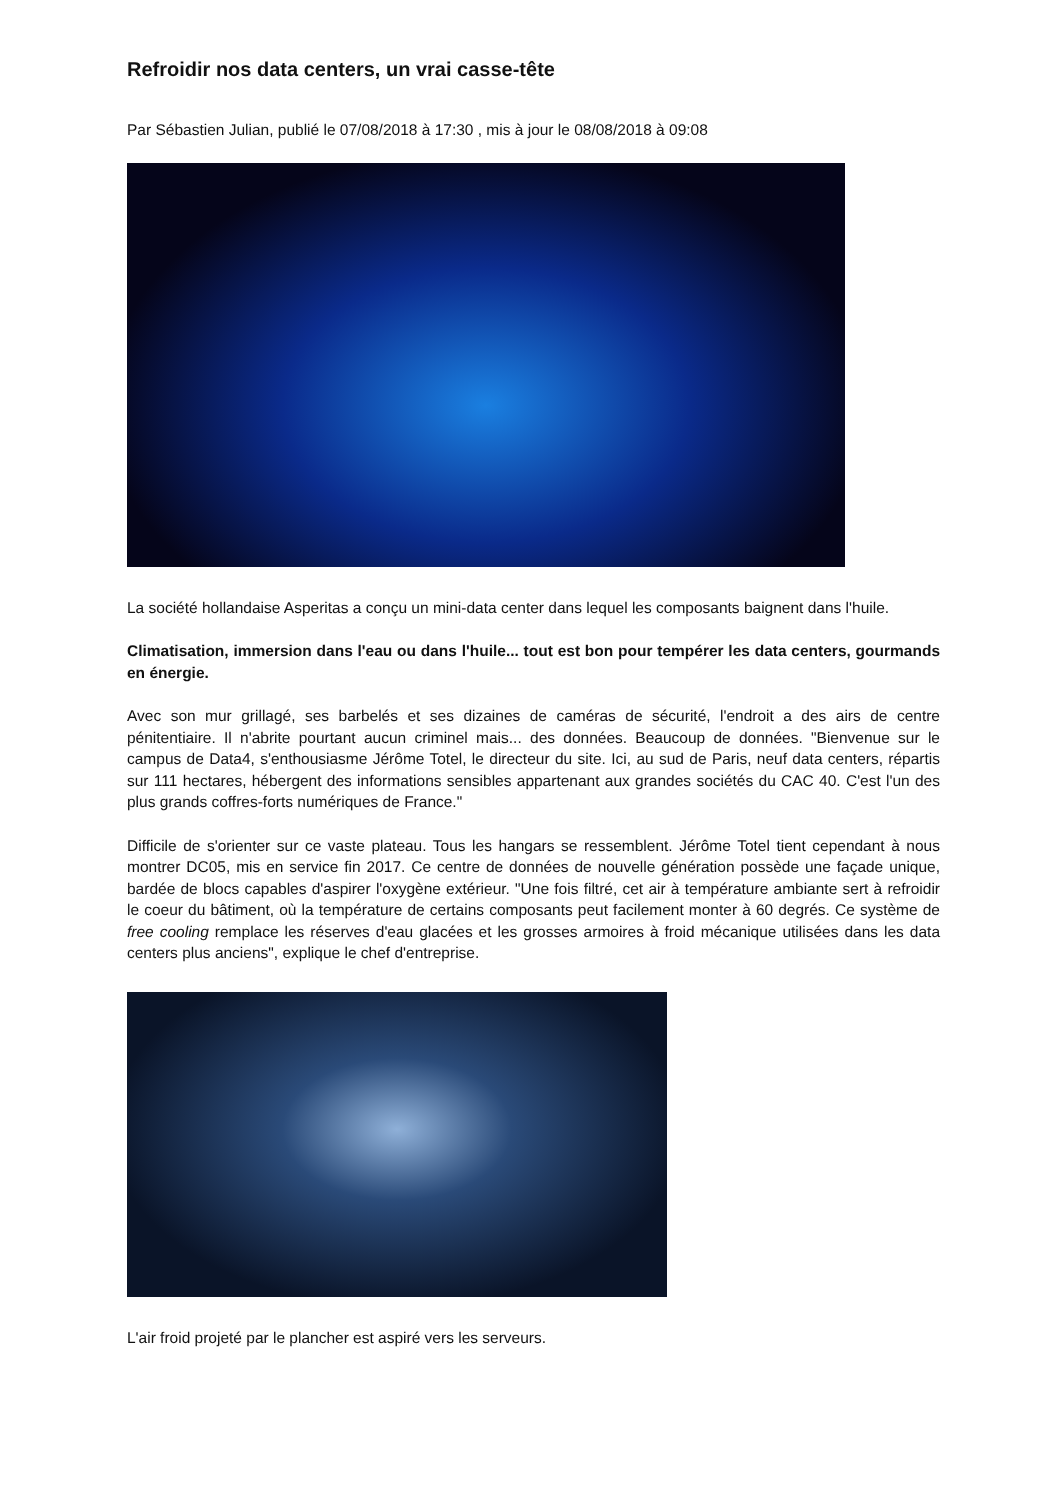Refroidir nos data centers, un vrai casse-tête
Par Sébastien Julian, publié le 07/08/2018 à 17:30 , mis à jour le 08/08/2018 à 09:08
La société hollandaise Asperitas a conçu un mini-data center dans lequel les composants baignent dans l'huile.
Climatisation, immersion dans l'eau ou dans l'huile... tout est bon pour tempérer les data centers, gourmands en énergie.
Avec son mur grillagé, ses barbelés et ses dizaines de caméras de sécurité, l'endroit a des airs de centre pénitentiaire. Il n'abrite pourtant aucun criminel mais... des données. Beaucoup de données. "Bienvenue sur le campus de Data4, s'enthousiasme Jérôme Totel, le directeur du site. Ici, au sud de Paris, neuf data centers, répartis sur 111 hectares, hébergent des informations sensibles appartenant aux grandes sociétés du CAC 40. C'est l'un des plus grands coffres-forts numériques de France."
Difficile de s'orienter sur ce vaste plateau. Tous les hangars se ressemblent. Jérôme Totel tient cependant à nous montrer DC05, mis en service fin 2017. Ce centre de données de nouvelle génération possède une façade unique, bardée de blocs capables d'aspirer l'oxygène extérieur. "Une fois filtré, cet air à température ambiante sert à refroidir le coeur du bâtiment, où la température de certains composants peut facilement monter à 60 degrés. Ce système de free cooling remplace les réserves d'eau glacées et les grosses armoires à froid mécanique utilisées dans les data centers plus anciens", explique le chef d'entreprise.
L'air froid projeté par le plancher est aspiré vers les serveurs.